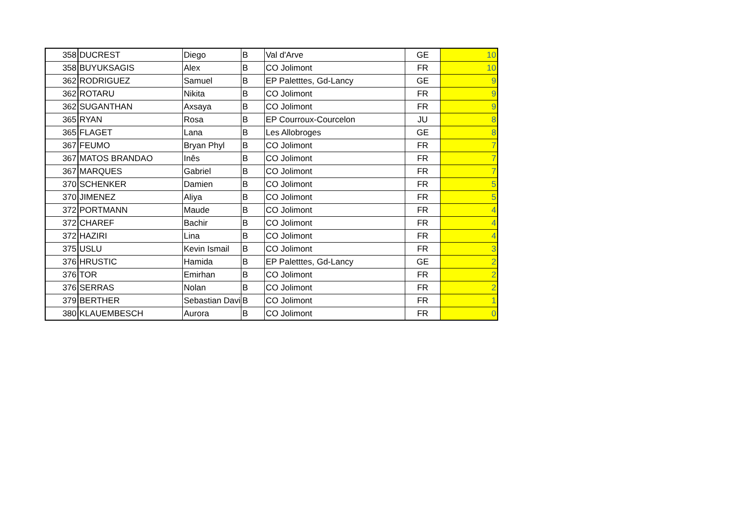| 358 | DUCREST | Diego | B | Val d'Arve | GE | 10 |
| 358 | BUYUKSAGIS | Alex | B | CO Jolimont | FR | 10 |
| 362 | RODRIGUEZ | Samuel | B | EP Paletttes, Gd-Lancy | GE | 9 |
| 362 | ROTARU | Nikita | B | CO Jolimont | FR | 9 |
| 362 | SUGANTHAN | Axsaya | B | CO Jolimont | FR | 9 |
| 365 | RYAN | Rosa | B | EP Courroux-Courcelon | JU | 8 |
| 365 | FLAGET | Lana | B | Les Allobroges | GE | 8 |
| 367 | FEUMO | Bryan Phyl | B | CO Jolimont | FR | 7 |
| 367 | MATOS BRANDAO | Inês | B | CO Jolimont | FR | 7 |
| 367 | MARQUES | Gabriel | B | CO Jolimont | FR | 7 |
| 370 | SCHENKER | Damien | B | CO Jolimont | FR | 5 |
| 370 | JIMENEZ | Aliya | B | CO Jolimont | FR | 5 |
| 372 | PORTMANN | Maude | B | CO Jolimont | FR | 4 |
| 372 | CHAREF | Bachir | B | CO Jolimont | FR | 4 |
| 372 | HAZIRI | Lina | B | CO Jolimont | FR | 4 |
| 375 | USLU | Kevin Ismail | B | CO Jolimont | FR | 3 |
| 376 | HRUSTIC | Hamida | B | EP Paletttes, Gd-Lancy | GE | 2 |
| 376 | TOR | Emirhan | B | CO Jolimont | FR | 2 |
| 376 | SERRAS | Nolan | B | CO Jolimont | FR | 2 |
| 379 | BERTHER | Sebastian Davi | B | CO Jolimont | FR | 1 |
| 380 | KLAUEMBESCH | Aurora | B | CO Jolimont | FR | 0 |